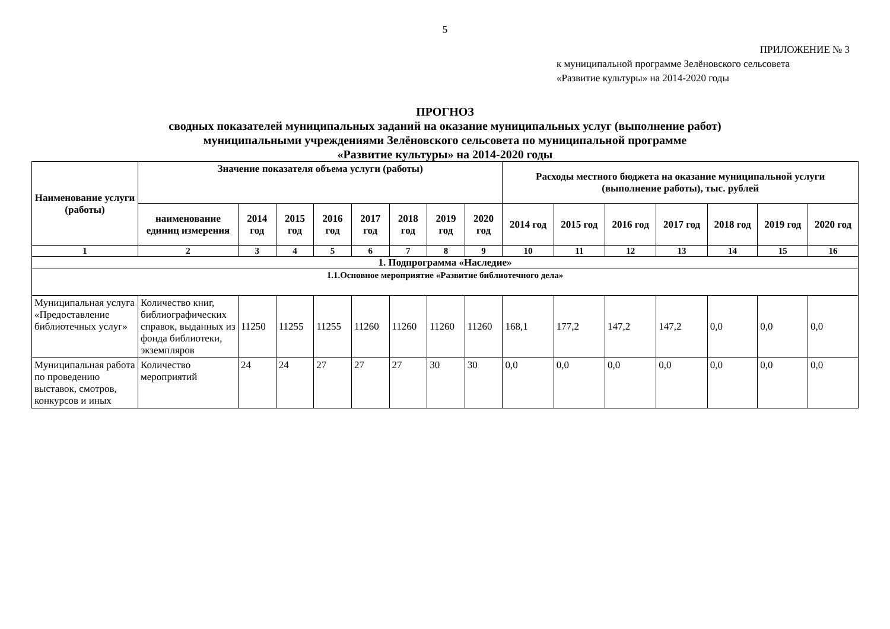5
ПРИЛОЖЕНИЕ № 3
к муниципальной программе Зелёновского сельсовета
«Развитие культуры» на 2014-2020 годы
ПРОГНОЗ
сводных показателей муниципальных заданий на оказание муниципальных услуг (выполнение работ)
муниципальными учреждениями Зелёновского сельсовета по муниципальной программе
«Развитие культуры» на 2014-2020 годы
| Наименование услуги (работы) | Значение показателя объема услуги (работы) | | | | | | | | Расходы местного бюджета на оказание муниципальной услуги (выполнение работы), тыс. рублей | | | | | | |
| --- | --- | --- | --- | --- | --- | --- | --- | --- | --- | --- | --- | --- | --- | --- | --- |
| | наименование единиц измерения | 2014 год | 2015 год | 2016 год | 2017 год | 2018 год | 2019 год | 2020 год | 2014 год | 2015 год | 2016 год | 2017 год | 2018 год | 2019 год | 2020 год |
| 1 | 2 | 3 | 4 | 5 | 6 | 7 | 8 | 9 | 10 | 11 | 12 | 13 | 14 | 15 | 16 |
| 1. Подпрограмма «Наследие» | | | | | | | | | | | | | | | |
| 1.1.Основное мероприятие «Развитие библиотечного дела» | | | | | | | | | | | | | | | |
| Муниципальная услуга «Предоставление библиотечных услуг» | Количество книг, библиографических справок, выданных из фонда библиотеки, экземпляров | 11250 | 11255 | 11255 | 11260 | 11260 | 11260 | 11260 | 168,1 | 177,2 | 147,2 | 147,2 | 0,0 | 0,0 | 0,0 |
| Муниципальная работа по проведению выставок, смотров, конкурсов и иных | Количество мероприятий | 24 | 24 | 27 | 27 | 27 | 30 | 30 | 0,0 | 0,0 | 0,0 | 0,0 | 0,0 | 0,0 | 0,0 |